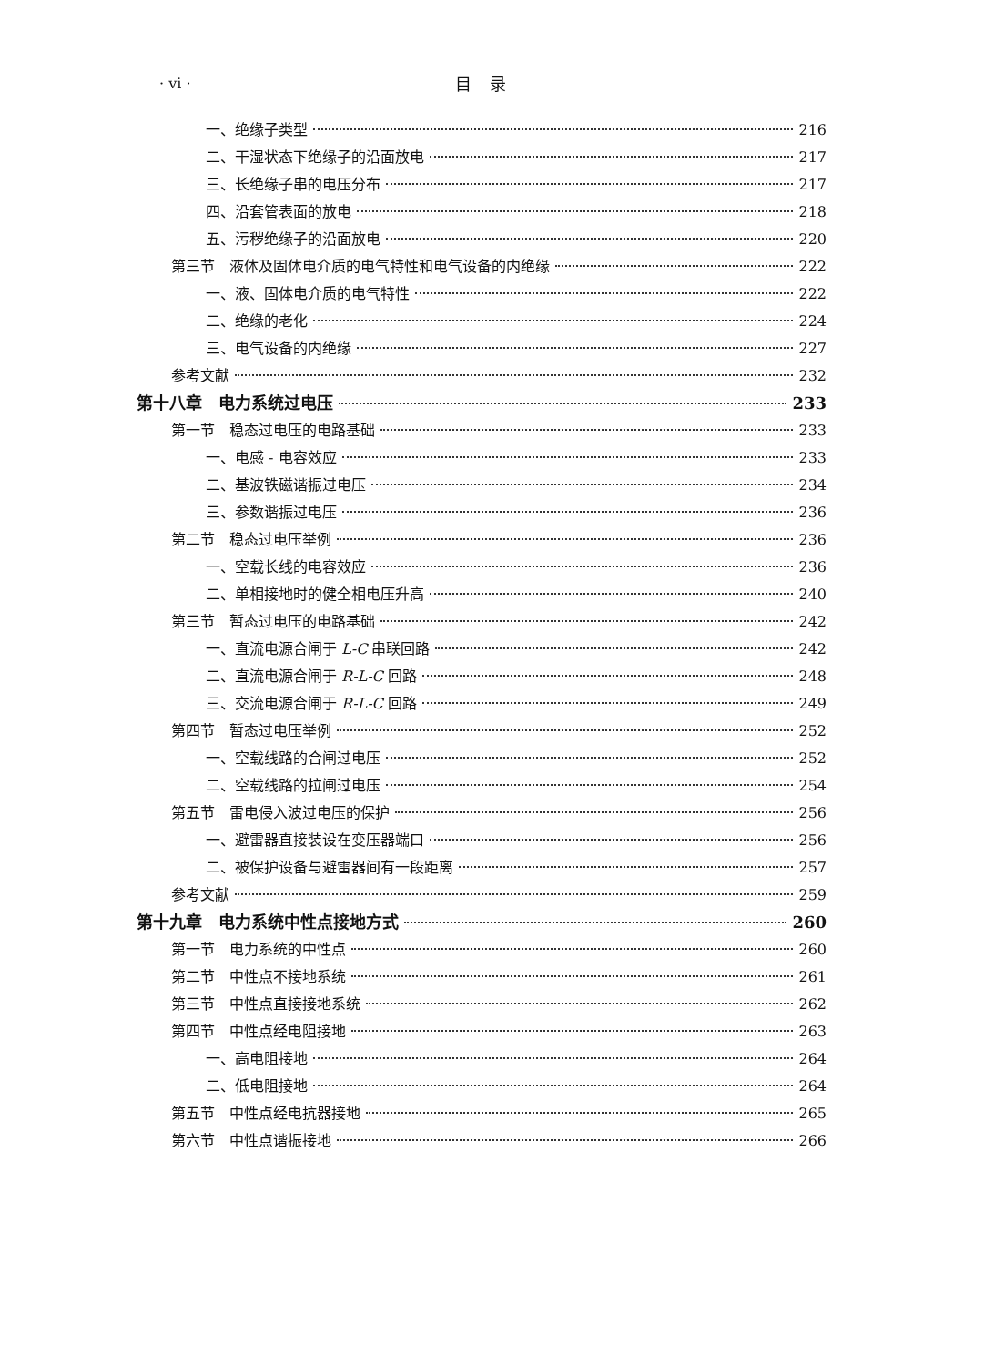· vi · 目录
一、绝缘子类型 216
二、干湿状态下绝缘子的沿面放电 217
三、长绝缘子串的电压分布 217
四、沿套管表面的放电 218
五、污秽绝缘子的沿面放电 220
第三节　液体及固体电介质的电气特性和电气设备的内绝缘 222
一、液、固体电介质的电气特性 222
二、绝缘的老化 224
三、电气设备的内绝缘 227
参考文献 232
第十八章　电力系统过电压 233
第一节　稳态过电压的电路基础 233
一、电感 - 电容效应 233
二、基波铁磁谐振过电压 234
三、参数谐振过电压 236
第二节　稳态过电压举例 236
一、空载长线的电容效应 236
二、单相接地时的健全相电压升高 240
第三节　暂态过电压的电路基础 242
一、直流电源合闸于 L-C 串联回路 242
二、直流电源合闸于 R-L-C 回路 248
三、交流电源合闸于 R-L-C 回路 249
第四节　暂态过电压举例 252
一、空载线路的合闸过电压 252
二、空载线路的拉闸过电压 254
第五节　雷电侵入波过电压的保护 256
一、避雷器直接装设在变压器端口 256
二、被保护设备与避雷器间有一段距离 257
参考文献 259
第十九章　电力系统中性点接地方式 260
第一节　电力系统的中性点 260
第二节　中性点不接地系统 261
第三节　中性点直接接地系统 262
第四节　中性点经电阻接地 263
一、高电阻接地 264
二、低电阻接地 264
第五节　中性点经电抗器接地 265
第六节　中性点谐振接地 266